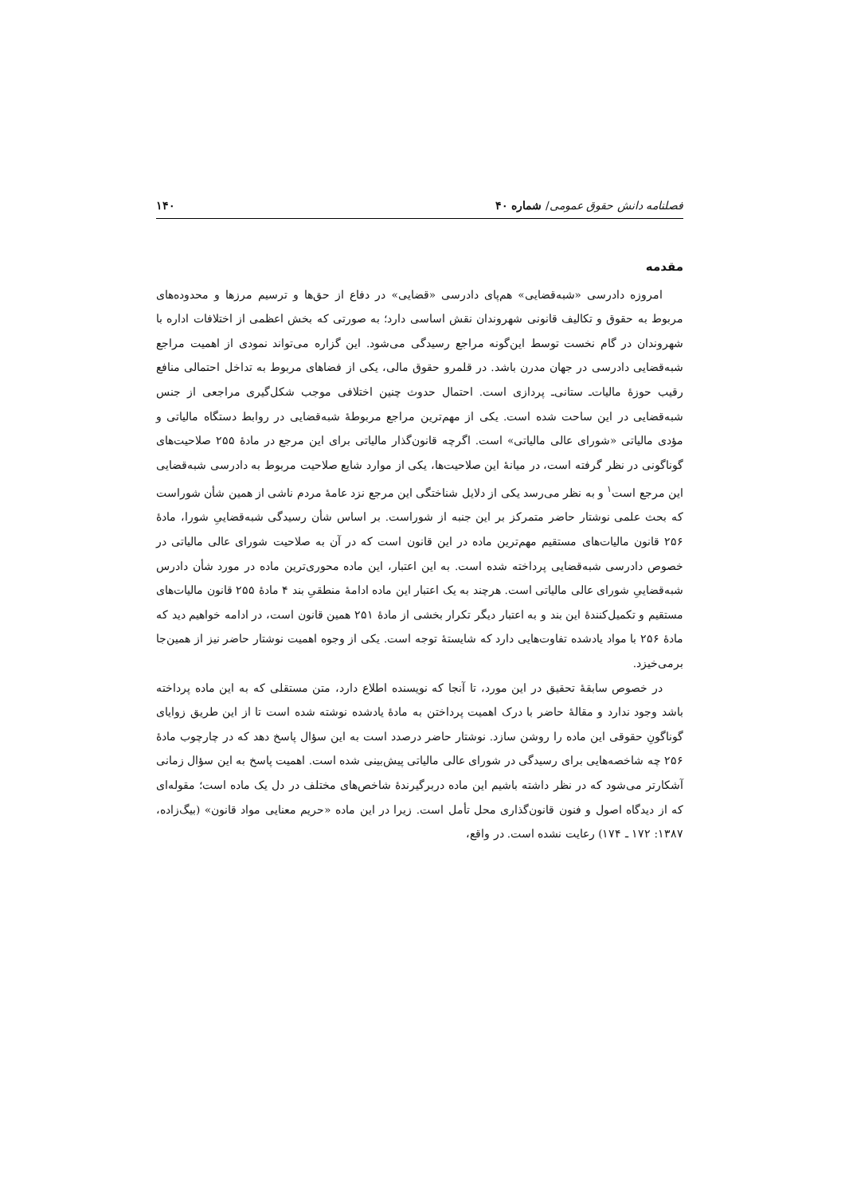فصلنامه دانش حقوق عمومی/ شماره ۴۰ ۱۴۰
مقدمه
امروزه دادرسی «شبه‌قضایی» هم‌پای دادرسی «قضایی» در دفاع از حق‌ها و ترسیم مرزها و محدوده‌های مربوط به حقوق و تکالیف قانونی شهروندان نقش اساسی دارد؛ به صورتی که بخش اعظمی از اختلافات اداره با شهروندان در گام نخست توسط این‌گونه مراجع رسیدگی می‌شود. این گزاره می‌تواند نمودی از اهمیت مراجع شبه‌قضایی دادرسی در جهان مدرن باشد. در قلمرو حقوق مالی، یکی از فضاهای مربوط به تداخل احتمالی منافع رقیب حوزهٔ مالیات‌ـ ستانی‌ـ پردازی است. احتمال حدوث چنین اختلافی موجب شکل‌گیری مراجعی از جنس شبه‌قضایی در این ساحت شده است. یکی از مهم‌ترین مراجع مربوطهٔ شبه‌قضایی در روابط دستگاه مالیاتی و مؤدی مالیاتی «شورای عالی مالیاتی» است. اگرچه قانون‌گذار مالیاتی برای این مرجع در مادهٔ ۲۵۵ صلاحیت‌های گوناگونی در نظر گرفته است، در میانهٔ این صلاحیت‌ها، یکی از موارد شایع صلاحیت مربوط به دادرسی شبه‌قضایی این مرجع است<sup>۱</sup> و به نظر می‌رسد یکی از دلایل شناختگی این مرجع نزد عامهٔ مردم ناشی از همین شأن شوراست که بحث علمی نوشتار حاضر متمرکز بر این جنبه از شوراست. بر اساس شأن رسیدگی شبه‌قضاییِ شورا، مادهٔ ۲۵۶ قانون مالیات‌های مستقیم مهم‌ترین ماده در این قانون است که در آن به صلاحیت شورای عالی مالیاتی در خصوص دادرسی شبه‌قضایی پرداخته شده است. به این اعتبار، این ماده محوری‌ترین ماده در مورد شأن دادرس شبه‌قضاییِ شورای عالی مالیاتی است. هرچند به یک اعتبار این ماده ادامهٔ منطقیِ بند ۴ مادهٔ ۲۵۵ قانون مالیات‌های مستقیم و تکمیل‌کنندهٔ این بند و به اعتبار دیگر تکرار بخشی از مادهٔ ۲۵۱ همین قانون است، در ادامه خواهیم دید که مادهٔ ۲۵۶ با مواد یادشده تفاوت‌هایی دارد که شایستهٔ توجه است. یکی از وجوه اهمیت نوشتار حاضر نیز از همین‌جا برمی‌خیزد.
در خصوص سابقهٔ تحقیق در این مورد، تا آنجا که نویسنده اطلاع دارد، متن مستقلی که به این ماده پرداخته باشد وجود ندارد و مقالهٔ حاضر با درک اهمیت پرداختن به مادهٔ یادشده نوشته شده است تا از این طریق زوایای گوناگونِ حقوقی این ماده را روشن سازد. نوشتار حاضر درصدد است به این سؤال پاسخ دهد که در چارچوب مادهٔ ۲۵۶ چه شاخصه‌هایی برای رسیدگی در شورای عالی مالیاتی پیش‌بینی شده است. اهمیت پاسخ به این سؤال زمانی آشکارتر می‌شود که در نظر داشته باشیم این ماده دربرگیرندهٔ شاخص‌های مختلف در دل یک ماده است؛ مقوله‌ای که از دیدگاه اصول و فنون قانون‌گذاری محل تأمل است. زیرا در این ماده «حریم معنایی مواد قانون» (بیگ‌زاده، ۱۳۸۷: ۱۷۲ ـ ۱۷۴) رعایت نشده است. در واقع،